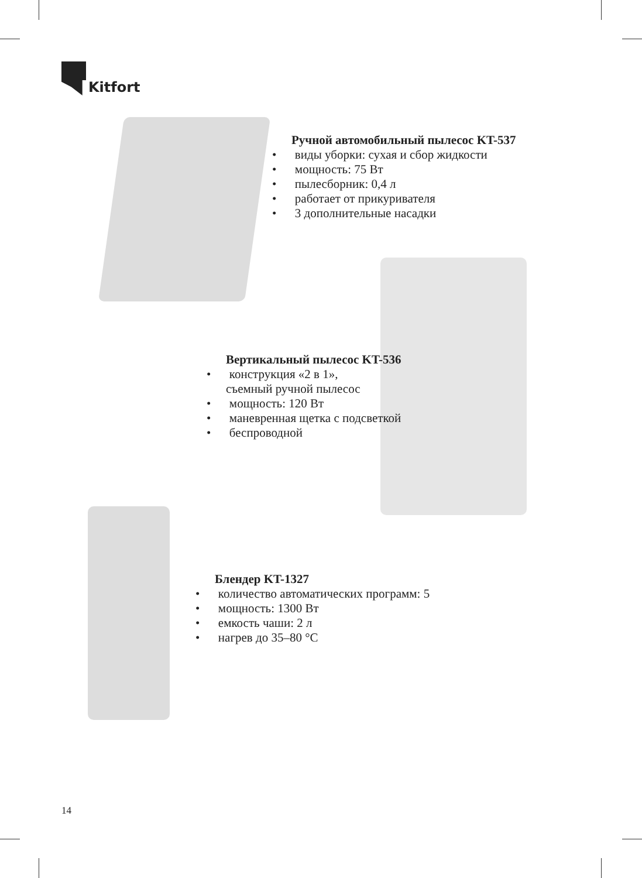Kitfort
Ручной автомобильный пылесос KT-537
• виды уборки: сухая и сбор жидкости
• мощность: 75 Вт
• пылесборник: 0,4 л
• работает от прикуривателя
• 3 дополнительные насадки
Вертикальный пылесос KT-536
• конструкция «2 в 1»,
съемный ручной пылесос
• мощность: 120 Вт
• маневренная щетка с подсветкой
• беспроводной
Блендер KT-1327
• количество автоматических программ: 5
• мощность: 1300 Вт
• емкость чаши: 2 л
• нагрев до 35–80 °C
14